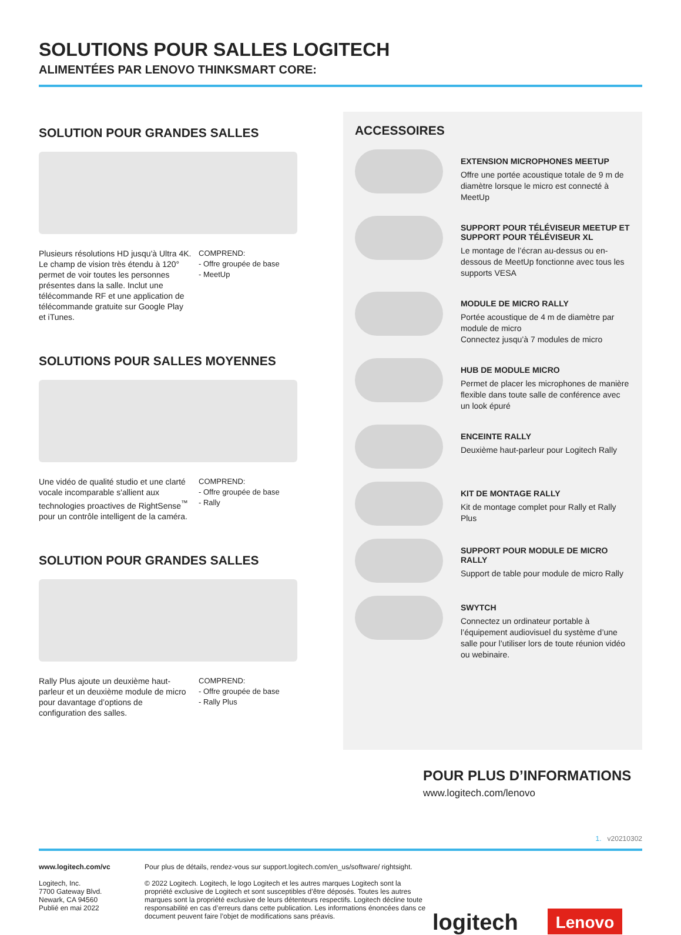SOLUTIONS POUR SALLES LOGITECH
ALIMENTÉES PAR LENOVO THINKSMART CORE:
SOLUTION POUR GRANDES SALLES
Plusieurs résolutions HD jusqu'à Ultra 4K. Le champ de vision très étendu à 120° permet de voir toutes les personnes présentes dans la salle. Inclut une télécommande RF et une application de télécommande gratuite sur Google Play et iTunes.
COMPREND:
- Offre groupée de base
- MeetUp
SOLUTIONS POUR SALLES MOYENNES
Une vidéo de qualité studio et une clarté vocale incomparable s'allient aux technologies proactives de RightSense<sup>™</sup> pour un contrôle intelligent de la caméra.
COMPREND:
- Offre groupée de base
- Rally
SOLUTION POUR GRANDES SALLES
Rally Plus ajoute un deuxième haut-parleur et un deuxième module de micro pour davantage d’options de configuration des salles.
COMPREND:
- Offre groupée de base
- Rally Plus
ACCESSOIRES
EXTENSION MICROPHONES MEETUP
Offre une portée acoustique totale de 9 m de diamètre lorsque le micro est connecté à MeetUp
SUPPORT POUR TÉLÉVISEUR MEETUP ET SUPPORT POUR TÉLÉVISEUR XL
Le montage de l’écran au-dessus ou en-dessous de MeetUp fonctionne avec tous les supports VESA
MODULE DE MICRO RALLY
Portée acoustique de 4 m de diamètre par module de micro
Connectez jusqu’à 7 modules de micro
HUB DE MODULE MICRO
Permet de placer les microphones de manière flexible dans toute salle de conférence avec un look épuré
ENCEINTE RALLY
Deuxième haut-parleur pour Logitech Rally
KIT DE MONTAGE RALLY
Kit de montage complet pour Rally et Rally Plus
SUPPORT POUR MODULE DE MICRO RALLY
Support de table pour module de micro Rally
SWYTCH
Connectez un ordinateur portable à l’équipement audiovisuel du système d’une salle pour l’utiliser lors de toute réunion vidéo ou webinaire.
POUR PLUS D’INFORMATIONS
www.logitech.com/lenovo
1. v20210302
www.logitech.com/vc
Logitech, Inc.
7700 Gateway Blvd.
Newark, CA 94560
Publié en mai 2022
Pour plus de détails, rendez-vous sur support.logitech.com/en_us/software/ rightsight.
© 2022 Logitech. Logitech, le logo Logitech et les autres marques Logitech sont la propriété exclusive de Logitech et sont susceptibles d’être déposés. Toutes les autres marques sont la propriété exclusive de leurs détenteurs respectifs. Logitech décline toute responsabilité en cas d’erreurs dans cette publication. Les informations énoncées dans ce document peuvent faire l’objet de modifications sans préavis.
logitech
Lenovo